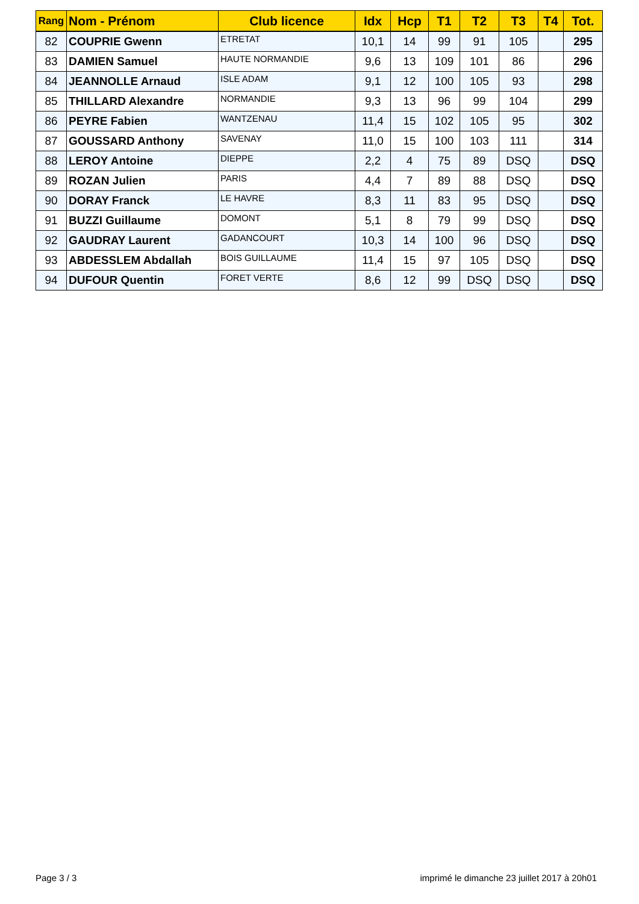| Rang | Nom - Prénom | Club licence | Idx | Hcp | T1 | T2 | T3 | T4 | Tot. |
| --- | --- | --- | --- | --- | --- | --- | --- | --- | --- |
| 82 | COUPRIE Gwenn | ETRETAT | 10,1 | 14 | 99 | 91 | 105 | | 295 |
| 83 | DAMIEN Samuel | HAUTE NORMANDIE | 9,6 | 13 | 109 | 101 | 86 | | 296 |
| 84 | JEANNOLLE Arnaud | ISLE ADAM | 9,1 | 12 | 100 | 105 | 93 | | 298 |
| 85 | THILLARD Alexandre | NORMANDIE | 9,3 | 13 | 96 | 99 | 104 | | 299 |
| 86 | PEYRE Fabien | WANTZENAU | 11,4 | 15 | 102 | 105 | 95 | | 302 |
| 87 | GOUSSARD Anthony | SAVENAY | 11,0 | 15 | 100 | 103 | 111 | | 314 |
| 88 | LEROY Antoine | DIEPPE | 2,2 | 4 | 75 | 89 | DSQ | | DSQ |
| 89 | ROZAN Julien | PARIS | 4,4 | 7 | 89 | 88 | DSQ | | DSQ |
| 90 | DORAY Franck | LE HAVRE | 8,3 | 11 | 83 | 95 | DSQ | | DSQ |
| 91 | BUZZI Guillaume | DOMONT | 5,1 | 8 | 79 | 99 | DSQ | | DSQ |
| 92 | GAUDRAY Laurent | GADANCOURT | 10,3 | 14 | 100 | 96 | DSQ | | DSQ |
| 93 | ABDESSLEM Abdallah | BOIS GUILLAUME | 11,4 | 15 | 97 | 105 | DSQ | | DSQ |
| 94 | DUFOUR Quentin | FORET VERTE | 8,6 | 12 | 99 | DSQ | DSQ | | DSQ |
Page 3 / 3 imprimé le dimanche 23 juillet 2017 à 20h01